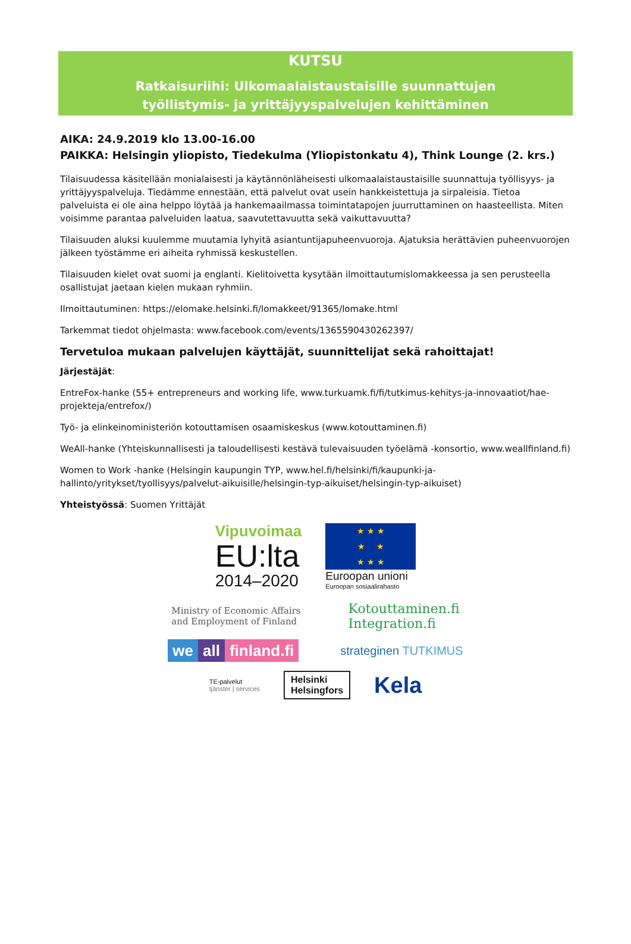KUTSU
Ratkaisuriihi: Ulkomaalaistaustaisille suunnattujen
työllistymis- ja yrittäjyyspalvelujen kehittäminen
AIKA: 24.9.2019 klo 13.00-16.00
PAIKKA: Helsingin yliopisto, Tiedekulma (Yliopistonkatu 4), Think Lounge (2. krs.)
Tilaisuudessa käsitellään monialaisesti ja käytännönläheisesti ulkomaalaistaustaisille suunnattuja työllisyys- ja yrittäjyyspalveluja. Tiedämme ennestään, että palvelut ovat usein hankkeistettuja ja sirpaleisia. Tietoa palveluista ei ole aina helppo löytää ja hankemaailmassa toimintatapojen juurruttaminen on haasteellista. Miten voisimme parantaa palveluiden laatua, saavutettavuutta sekä vaikuttavuutta?
Tilaisuuden aluksi kuulemme muutamia lyhyitä asiantuntijapuheenvuoroja. Ajatuksia herättävien puheenvuorojen jälkeen työstämme eri aiheita ryhmissä keskustellen.
Tilaisuuden kielet ovat suomi ja englanti. Kielitoivetta kysytään ilmoittautumislomakkeessa ja sen perusteella osallistujat jaetaan kielen mukaan ryhmiin.
Ilmoittautuminen: https://elomake.helsinki.fi/lomakkeet/91365/lomake.html
Tarkemmat tiedot ohjelmasta: www.facebook.com/events/1365590430262397/
Tervetuloa mukaan palvelujen käyttäjät, suunnittelijat sekä rahoittajat!
Järjestäjät:
EntreFox-hanke (55+ entrepreneurs and working life, www.turkuamk.fi/fi/tutkimus-kehitys-ja-innovaatiot/hae-projekteja/entrefox/)
Työ- ja elinkeinoministeriön kotouttamisen osaamiskeskus (www.kotouttaminen.fi)
WeAll-hanke (Yhteiskunnallisesti ja taloudellisesti kestävä tulevaisuuden työelämä -konsortio, www.weallfinland.fi)
Women to Work -hanke (Helsingin kaupungin TYP, www.hel.fi/helsinki/fi/kaupunki-ja-hallinto/yritykset/tyollisyys/palvelut-aikuisille/helsingin-typ-aikuiset/helsingin-typ-aikuiset)
Yhteistyössä: Suomen Yrittäjät
Vipuvoimaa
EU:lta
2014–2020
★ ★ ★
★ ★
★ ★ ★
Euroopan unioni
Euroopan sosiaalirahasto
Ministry of Economic Affairs
and Employment of Finland
Kotouttaminen.fi
Integration.fi
we all finland.fi
strateginen TUTKIMUS
TE-palvelut
tjänster | services
Helsinki
Helsingfors
Kela